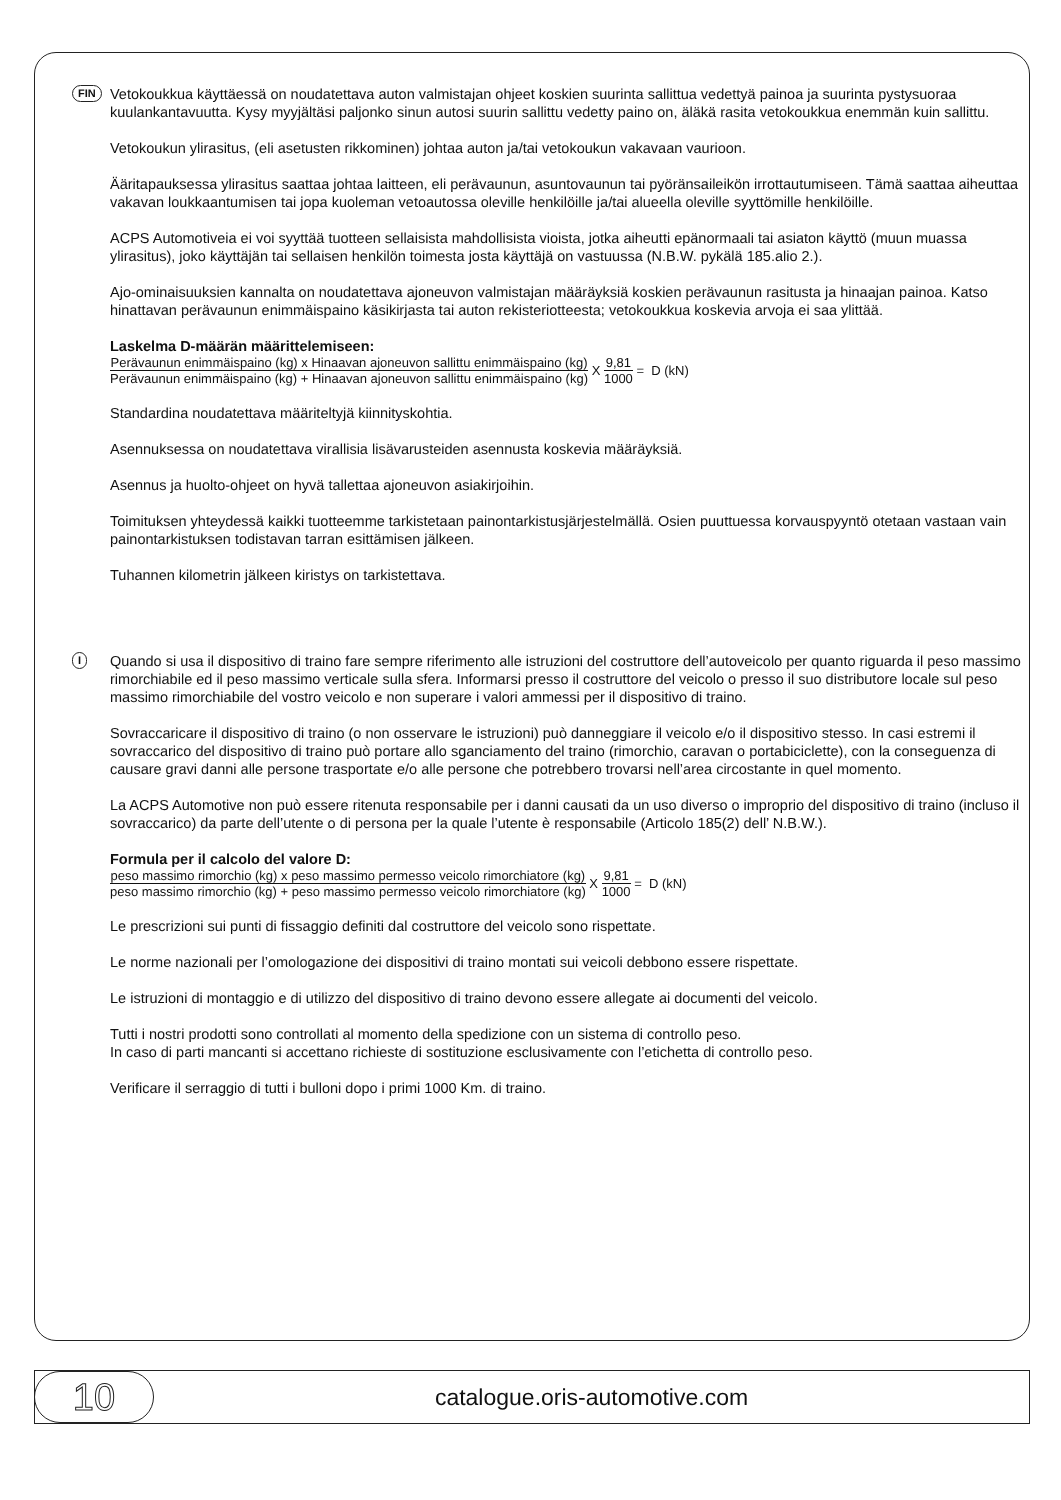FIN
Vetokoukkua käyttäessä on noudatettava auton valmistajan ohjeet koskien suurinta sallittua vedettyä painoa ja suurinta pystysuoraa kuulankantavuutta. Kysy myyjältäsi paljonko sinun autosi suurin sallittu vedetty paino on, äläkä rasita vetokoukkua enemmän kuin sallittu.
Vetokoukun ylirasitus, (eli asetusten rikkominen) johtaa auton ja/tai vetokoukun vakavaan vaurioon.
Ääritapauksessa ylirasitus saattaa johtaa laitteen, eli perävaunun, asuntovaunun tai pyöränsaileikön irrottautumiseen. Tämä saattaa aiheuttaa vakavan loukkaantumisen tai jopa kuoleman vetoautossa oleville henkilöille ja/tai alueella oleville syyttömille henkilöille.
ACPS Automotiveia ei voi syyttää tuotteen sellaisista mahdollisista vioista, jotka aiheutti epänormaali tai asiaton käyttö (muun muassa ylirasitus), joko käyttäjän tai sellaisen henkilön toimesta josta käyttäjä on vastuussa (N.B.W. pykälä 185.alio 2.).
Ajo-ominaisuuksien kannalta on noudatettava ajoneuvon valmistajan määräyksiä koskien perävaunun rasitusta ja hinaajan painoa. Katso hinattavan perävaunun enimmäispaino käsikirjasta tai auton rekisteriotteesta; vetokoukkua koskevia arvoja ei saa ylittää.
Laskelma D-määrän määrittelemiseen:
Perävaunun enimmäispaino (kg) x Hinaavan ajoneuvon sallittu enimmäispaino (kg) Perävaunun enimmäispaino (kg) + Hinaavan ajoneuvon sallittu enimmäispaino (kg) X 9,81 1000 = D (kN)
Standardina noudatettava määriteltyjä kiinnityskohtia.
Asennuksessa on noudatettava virallisia lisävarusteiden asennusta koskevia määräyksiä.
Asennus ja huolto-ohjeet on hyvä tallettaa ajoneuvon asiakirjoihin.
Toimituksen yhteydessä kaikki tuotteemme tarkistetaan painontarkistusjärjestelmällä. Osien puuttuessa korvauspyyntö otetaan vastaan vain painontarkistuksen todistavan tarran esittämisen jälkeen.
Tuhannen kilometrin jälkeen kiristys on tarkistettava.
I
Quando si usa il dispositivo di traino fare sempre riferimento alle istruzioni del costruttore dell’autoveicolo per quanto riguarda il peso massimo rimorchiabile ed il peso massimo verticale sulla sfera. Informarsi presso il costruttore del veicolo o presso il suo distributore locale sul peso massimo rimorchiabile del vostro veicolo e non superare i valori ammessi per il dispositivo di traino.
Sovraccaricare il dispositivo di traino (o non osservare le istruzioni) può danneggiare il veicolo e/o il dispositivo stesso. In casi estremi il sovraccarico del dispositivo di traino può portare allo sganciamento del traino (rimorchio, caravan o portabiciclette), con la conseguenza di causare gravi danni alle persone trasportate e/o alle persone che potrebbero trovarsi nell’area circostante in quel momento.
La ACPS Automotive non può essere ritenuta responsabile per i danni causati da un uso diverso o improprio del dispositivo di traino (incluso il sovraccarico) da parte dell’utente o di persona per la quale l’utente è responsabile (Articolo 185(2) dell’ N.B.W.).
Formula per il calcolo del valore D:
peso massimo rimorchio (kg) x peso massimo permesso veicolo rimorchiatore (kg) peso massimo rimorchio (kg) + peso massimo permesso veicolo rimorchiatore (kg) X 9,81 1000 = D (kN)
Le prescrizioni sui punti di fissaggio definiti dal costruttore del veicolo sono rispettate.
Le norme nazionali per l’omologazione dei dispositivi di traino montati sui veicoli debbono essere rispettate.
Le istruzioni di montaggio e di utilizzo del dispositivo di traino devono essere allegate ai documenti del veicolo.
Tutti i nostri prodotti sono controllati al momento della spedizione con un sistema di controllo peso.
In caso di parti mancanti si accettano richieste di sostituzione esclusivamente con l’etichetta di controllo peso.
Verificare il serraggio di tutti i bulloni dopo i primi 1000 Km. di traino.
10
catalogue.oris-automotive.com